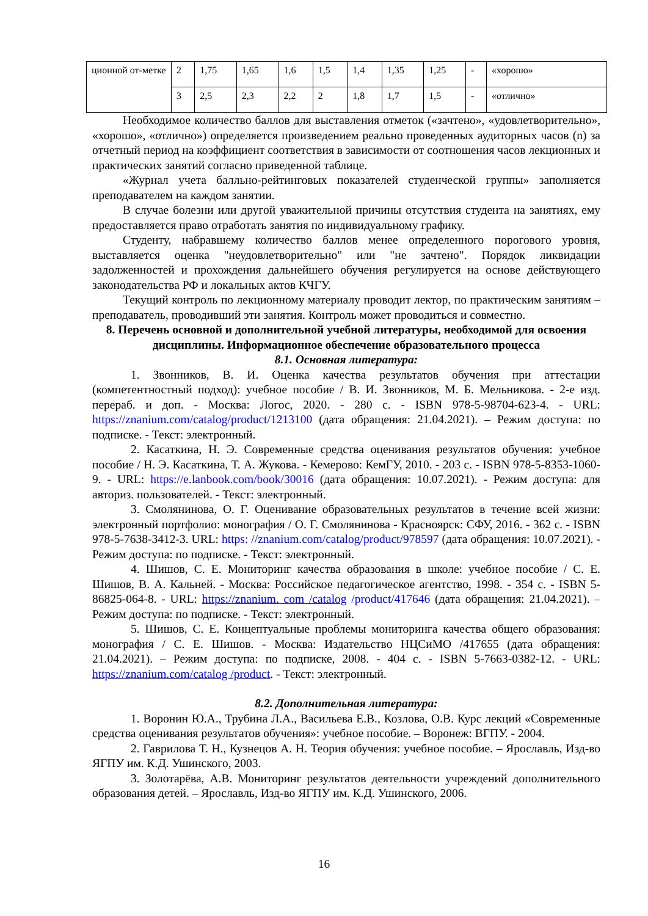| ционной от-метке | 2 | 1,75 | 1,65 | 1,6 | 1,5 | 1,4 | 1,35 | 1,25 | - | «хорошо» |
| | 3 | 2,5 | 2,3 | 2,2 | 2 | 1,8 | 1,7 | 1,5 | - | «отлично» |
Необходимое количество баллов для выставления отметок («зачтено», «удовлетворительно», «хорошо», «отлично») определяется произведением реально проведенных аудиторных часов (n) за отчетный период на коэффициент соответствия в зависимости от соотношения часов лекционных и практических занятий согласно приведенной таблице.
«Журнал учета балльно-рейтинговых показателей студенческой группы» заполняется преподавателем на каждом занятии.
В случае болезни или другой уважительной причины отсутствия студента на занятиях, ему предоставляется право отработать занятия по индивидуальному графику.
Студенту, набравшему количество баллов менее определенного порогового уровня, выставляется оценка "неудовлетворительно" или "не зачтено". Порядок ликвидации задолженностей и прохождения дальнейшего обучения регулируется на основе действующего законодательства РФ и локальных актов КЧГУ.
Текущий контроль по лекционному материалу проводит лектор, по практическим занятиям – преподаватель, проводивший эти занятия. Контроль может проводиться и совместно.
8. Перечень основной и дополнительной учебной литературы, необходимой для освоения дисциплины. Информационное обеспечение образовательного процесса
8.1. Основная литература:
1. Звонников, В. И. Оценка качества результатов обучения при аттестации (компетентностный подход): учебное пособие / В. И. Звонников, М. Б. Мельникова. - 2-е изд. перераб. и доп. - Москва: Логос, 2020. - 280 с. - ISBN 978-5-98704-623-4. - URL: https://znanium.com/catalog/product/1213100 (дата обращения: 21.04.2021). – Режим доступа: по подписке. - Текст: электронный.
2. Касаткина, Н. Э. Современные средства оценивания результатов обучения: учебное пособие / Н. Э. Касаткина, Т. А. Жукова. - Кемерово: КемГУ, 2010. - 203 с. - ISBN 978-5-8353-1060-9. - URL: https://e.lanbook.com/book/30016 (дата обращения: 10.07.2021). - Режим доступа: для авториз. пользователей. - Текст: электронный.
3. Смолянинова, О. Г. Оценивание образовательных результатов в течение всей жизни: электронный портфолио: монография / О. Г. Смолянинова - Красноярск: СФУ, 2016. - 362 с. - ISBN 978-5-7638-3412-3. URL: https: //znanium.com/catalog/product/978597 (дата обращения: 10.07.2021). - Режим доступа: по подписке. - Текст: электронный.
4. Шишов, С. Е. Мониторинг качества образования в школе: учебное пособие / С. Е. Шишов, В. А. Кальней. - Москва: Российское педагогическое агентство, 1998. - 354 с. - ISBN 5-86825-064-8. - URL: https://znanium. com /catalog /product/417646 (дата обращения: 21.04.2021). – Режим доступа: по подписке. - Текст: электронный.
5. Шишов, С. Е. Концептуальные проблемы мониторинга качества общего образования: монография / С. Е. Шишов. - Москва: Издательство НЦСиМО /417655 (дата обращения: 21.04.2021). – Режим доступа: по подписке, 2008. - 404 с. - ISBN 5-7663-0382-12. - URL: https://znanium.com/catalog /product. - Текст: электронный.
8.2. Дополнительная литература:
1. Воронин Ю.А., Трубина Л.А., Васильева Е.В., Козлова, О.В. Курс лекций «Современные средства оценивания результатов обучения»: учебное пособие. – Воронеж: ВГПУ. - 2004.
2. Гаврилова Т. Н., Кузнецов А. Н. Теория обучения: учебное пособие. – Ярославль, Изд-во ЯГПУ им. К.Д. Ушинского, 2003.
3. Золотарёва, А.В. Мониторинг результатов деятельности учреждений дополнительного образования детей. – Ярославль, Изд-во ЯГПУ им. К.Д. Ушинского, 2006.
16